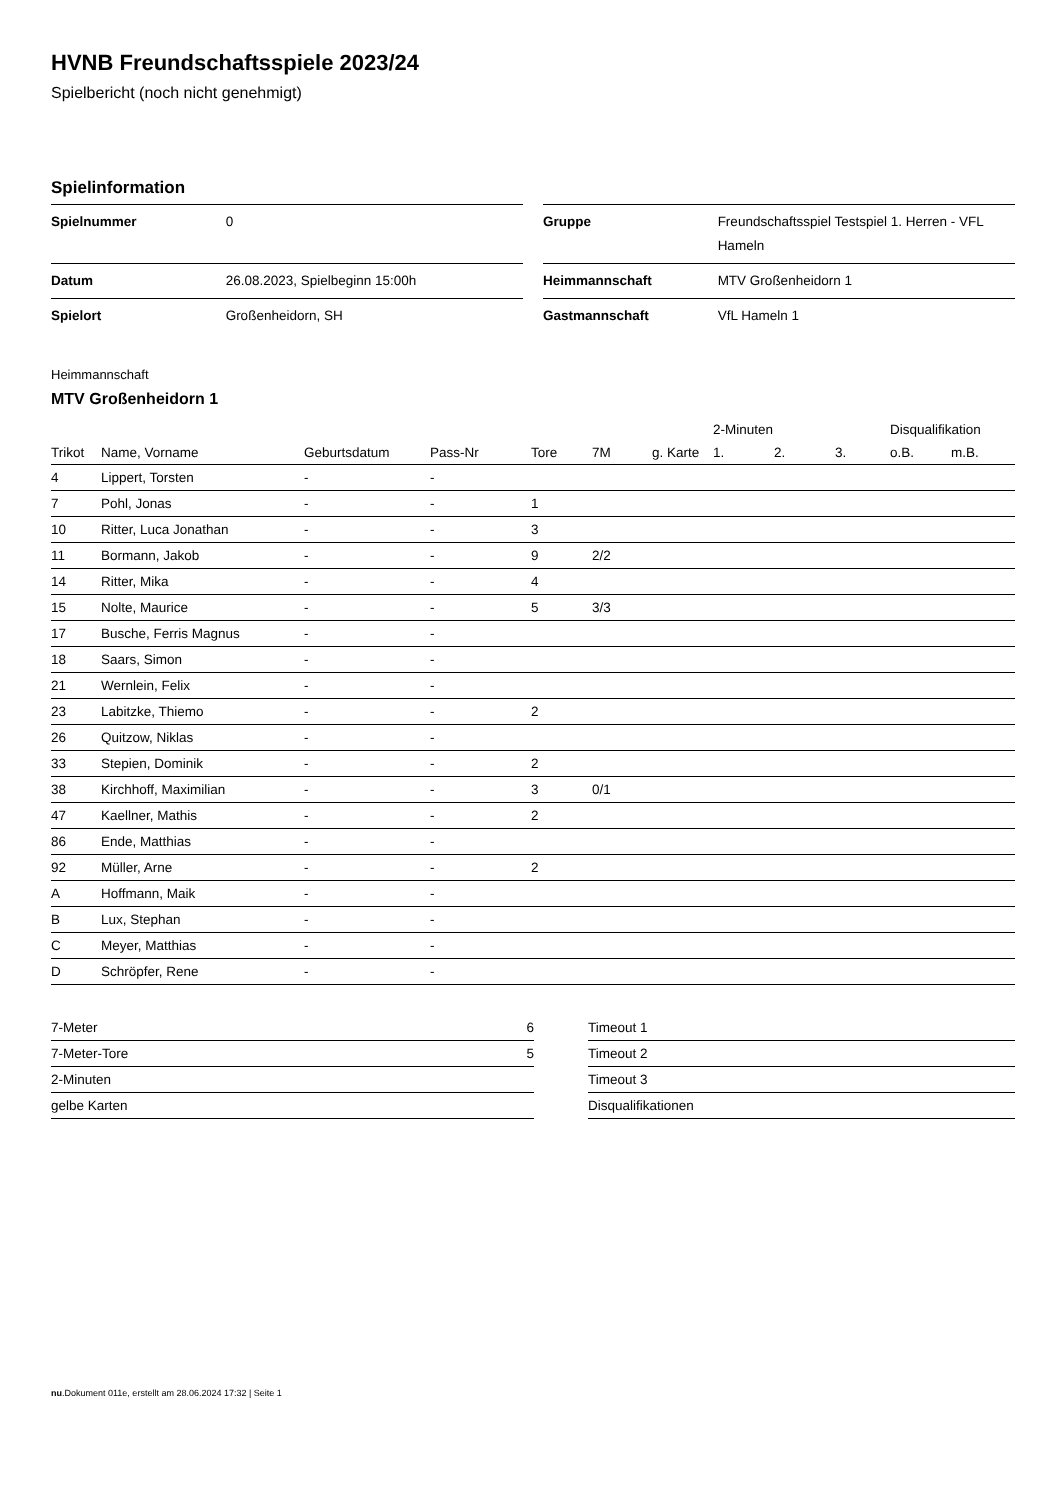HVNB Freundschaftsspiele 2023/24
Spielbericht (noch nicht genehmigt)
Spielinformation
| Spielnummer | 0 |
| Datum | 26.08.2023, Spielbeginn 15:00h |
| Spielort | Großenheidorn, SH |
| Gruppe | Freundschaftsspiel Testspiel 1. Herren - VFL Hameln |
| Heimmannschaft | MTV Großenheidorn 1 |
| Gastmannschaft | VfL Hameln 1 |
Heimmannschaft
MTV Großenheidorn 1
| | | | | | | | 2-Minuten | | | Disqualifikation | |
| --- | --- | --- | --- | --- | --- | --- | --- | --- | --- | --- | --- |
| Trikot | Name, Vorname | Geburtsdatum | Pass-Nr | Tore | 7M | g. Karte | 1. | 2. | 3. | o.B. | m.B. |
| 4 | Lippert, Torsten | - | - | | | | | | | | |
| 7 | Pohl, Jonas | - | - | 1 | | | | | | | |
| 10 | Ritter, Luca Jonathan | - | - | 3 | | | | | | | |
| 11 | Bormann, Jakob | - | - | 9 | 2/2 | | | | | | |
| 14 | Ritter, Mika | - | - | 4 | | | | | | | |
| 15 | Nolte, Maurice | - | - | 5 | 3/3 | | | | | | |
| 17 | Busche, Ferris Magnus | - | - | | | | | | | | |
| 18 | Saars, Simon | - | - | | | | | | | | |
| 21 | Wernlein, Felix | - | - | | | | | | | | |
| 23 | Labitzke, Thiemo | - | - | 2 | | | | | | | |
| 26 | Quitzow, Niklas | - | - | | | | | | | | |
| 33 | Stepien, Dominik | - | - | 2 | | | | | | | |
| 38 | Kirchhoff, Maximilian | - | - | 3 | 0/1 | | | | | | |
| 47 | Kaellner, Mathis | - | - | 2 | | | | | | | |
| 86 | Ende, Matthias | - | - | | | | | | | | |
| 92 | Müller, Arne | - | - | 2 | | | | | | | |
| A | Hoffmann, Maik | - | - | | | | | | | | |
| B | Lux, Stephan | - | - | | | | | | | | |
| C | Meyer, Matthias | - | - | | | | | | | | |
| D | Schröpfer, Rene | - | - | | | | | | | | |
| 7-Meter | 6 |
| 7-Meter-Tore | 5 |
| 2-Minuten | |
| gelbe Karten | |
| Timeout 1 |
| Timeout 2 |
| Timeout 3 |
| Disqualifikationen |
nu.Dokument 011e, erstellt am 28.06.2024 17:32 | Seite 1